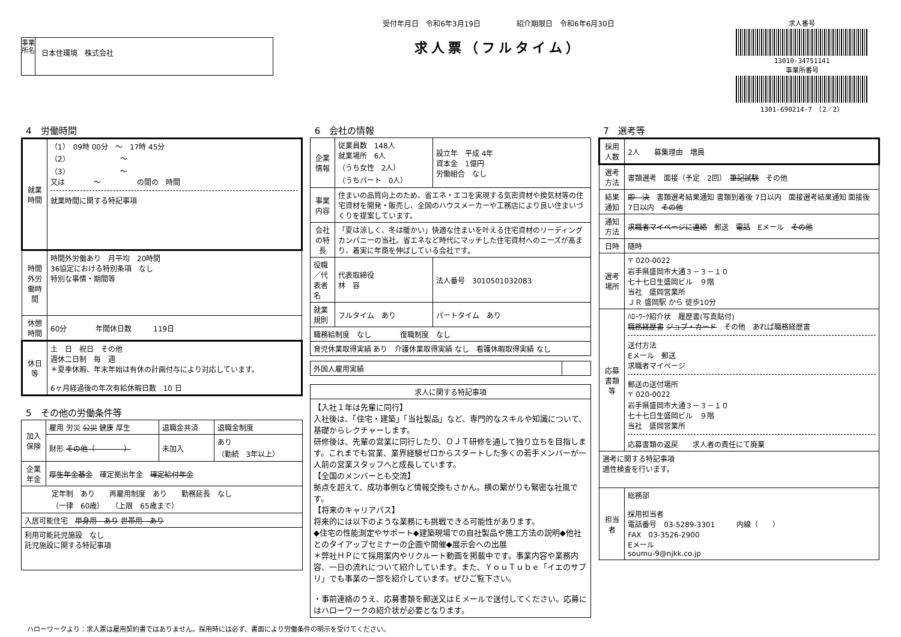事業所名
日本住環境　株式会社
受付年月日　令和6年3月19日　　　　　紹介期限日　令和6年6月30日
求人票（フルタイム）
求人番号
13010-34751141
事業所番号
1301-690214-7　（2／2）
4　労働時間
| 就業時間 | （1） 09時 00分 ～ 17時 45分 （2） ～ （3） ～ 又は ～ の間の 時間 就業時間に関する特記事項 |
| 時間外労働時間 | 時間外労働あり 月平均 20時間 36協定における特別条項 なし 特別な事情・期間等 |
| 休憩時間 | 60分 年間休日数 119日 |
| 休日等 | 土 日 祝日 その他 週休二日制 毎 週 ＊夏季休暇、年末年始は有休の計画付与により対応しています。 6ヶ月経過後の年次有給休暇日数 10 日 |
5　その他の労働条件等
| 加入保険 | 雇用 労災 公災 健康 厚生 | 退職金共済 | 退職金制度 |
| | 財形 その他（ ） | 未加入 | あり （勤続 3年以上） |
| 企業年金 | 厚生年金基金 確定拠出年金 確定給付年金 | | |
| 定年制 あり 再雇用制度 あり 勤務延長 なし （一律 60歳） （上限 65歳まで） | | | |
| 入居可能住宅 単身用 あり 世帯用 あり | | | |
| 利用可能託児施設 なし 託児施設に関する特記事項 | | | |
6　会社の情報
| 企業情報 | 従業員数 148人 就業場所 6人 （うち女性 2人） （うちパート 0人） | 設立年 平成 4年 資本金 1億円 労働組合 なし |
| 事業内容 | 住まいの品質向上のため、省エネ・エコを実現する気密資材や換気材等の住宅資材を開発・販売し、全国のハウスメーカーや工務店により良い住まいづくりを提案しています。 | |
| 会社の特長 | 「夏は涼しく、冬は暖かい」快適な住まいを叶える住宅資材のリーディングカンパニーの当社。省エネなど時代にマッチした住宅資材へのニーズが高まり、着実に年商を伸ばしている会社です。 | |
| 役職／代表者名 | 代表取締役 林 容 | 法人番号 3010501032083 |
| 就業規則 | フルタイム あり | パートタイム あり |
| 職務給制度 なし 復職制度 なし | | |
| 育児休業取得実績 あり 介護休業取得実績 なし 看護休暇取得実績 なし | | |
| 外国人雇用実績 | |
| 求人に関する特記事項 |
| 【入社１年は先輩に同行】 入社後は、「住宅・建築」「当社製品」など、専門的なスキルや知識について、基礎からレクチャーします。 研修後は、先輩の営業に同行したり、ＯＪＴ研修を通して独り立ちを目指します。これまでも営業、業界経験ゼロからスタートした多くの若手メンバーが一人前の営業スタッフへと成長しています。 【全国のメンバーとも交流】 拠点を超えて、成功事例など情報交換もさかん。横の繋がりも緊密な社風です。 【将来のキャリアパス】 将来的には以下のような業務にも挑戦できる可能性があります。 ◆住宅の性能測定やサポート◆建築現場での自社製品や施工方法の説明◆他社とのタイアップセミナーの企画や開催◆展示会への出展 ＊弊社ＨＰにて採用案内やリクルート動画を掲載中です。事業内容や業務内容、一日の流れについて紹介しています。また、ＹｏｕＴｕｂｅ「イエのサプリ」でも事業の一部を紹介しています。ぜひご覧下さい。 ・事前連絡のうえ、応募書類を郵送又はＥメールで送付してください。応募にはハローワークの紹介状が必要となります。 |
7　選考等
| 採用人数 | 2人 募集理由 増員 |
| 選考方法 | 書類選考 面接（予定 2回） 筆記試験 その他 |
| 結果通知 | 即 決 書類選考結果通知 書類到着後 7日以内 面接選考結果通知 面接後 7日以内 その他 |
| 通知方法 | 求職者マイページに連絡 郵送 電話 Eメール その他 |
| 日時 | 随時 |
| 選考場所 | 〒 020-0022 岩手県盛岡市大通３－３－１０ 七十七日生盛岡ビル ９階 当社 盛岡営業所 ＪＲ 盛岡駅 から 徒歩10分 |
| 応募書類等 | ﾊﾛｰﾜｰｸ紹介状 履歴書(写真貼付) 職務経歴書 ジョブ・カード その他 あれば職務経歴書 送付方法 Eメール 郵送 求職者マイページ 郵送の送付場所 〒 020-0022 岩手県盛岡市大通３－３－１０ 七十七日生盛岡ビル ９階 当社 盛岡営業所 応募書類の返戻 求人者の責任にて廃棄 |
| 選考に関する特記事項 適性検査を行います。 | |
| 担当者 | 総務部 採用担当者 電話番号 03-5289-3301 内線（ ） FAX 03-3526-2900 Eメール soumu-9@njkk.co.jp |
ハローワークより：求人票は雇用契約書ではありません。採用時には必ず、書面により労働条件の明示を受けてください。